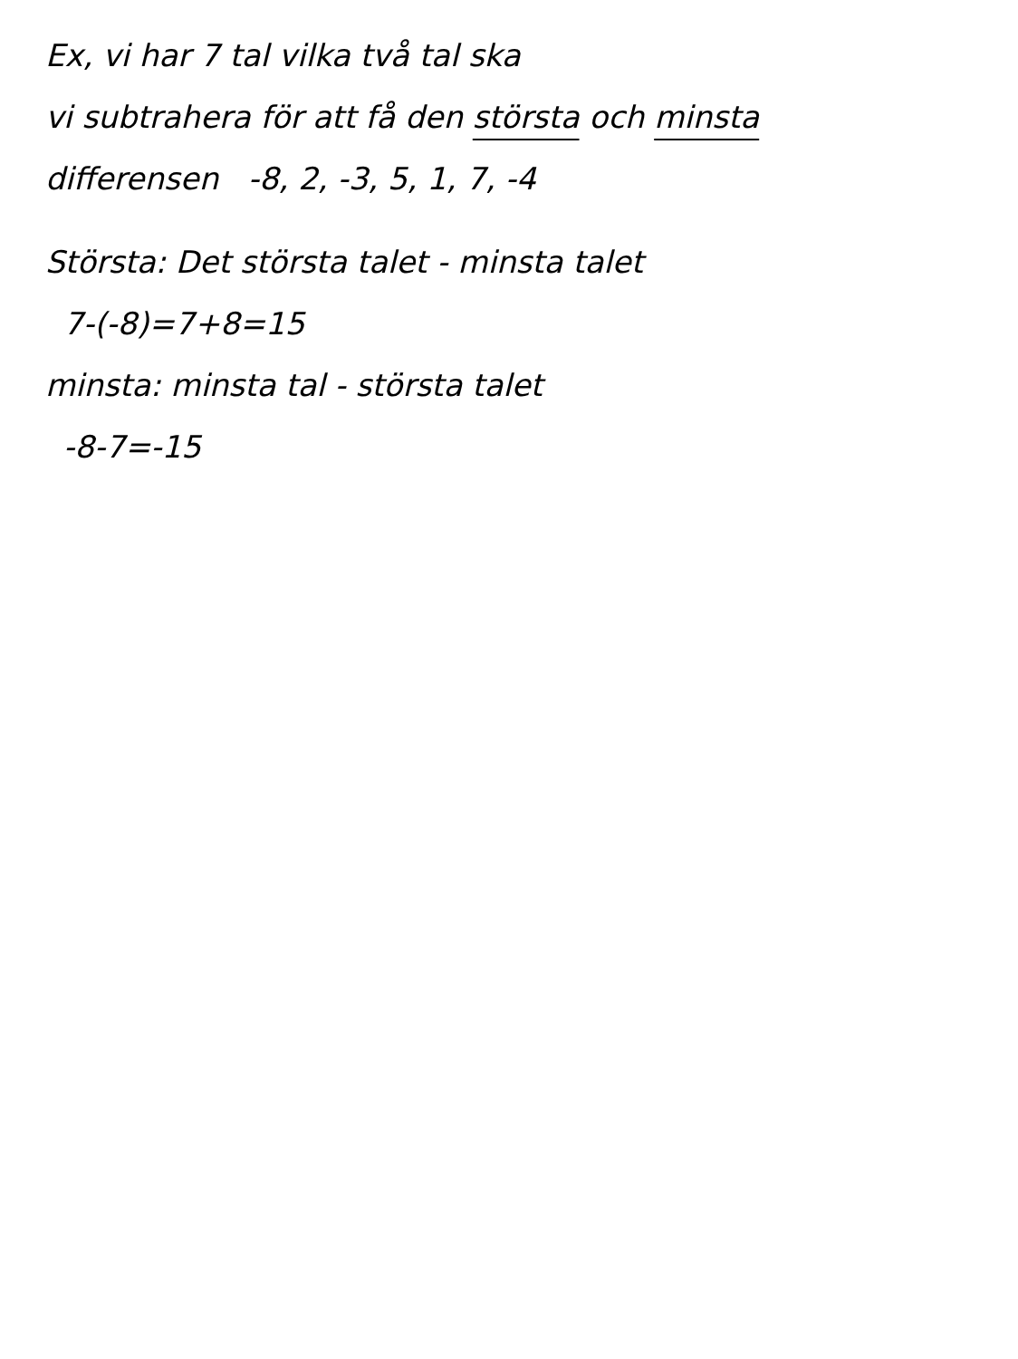Ex, vi har 7 tal vilka två tal ska
vi subtrahera för att få den största och minsta
differensen -8, 2, -3, 5, 1, 7, -4
Största: Det största talet - minsta talet
7-(-8)=7+8=15
minsta: minsta tal - största talet
-8-7=-15